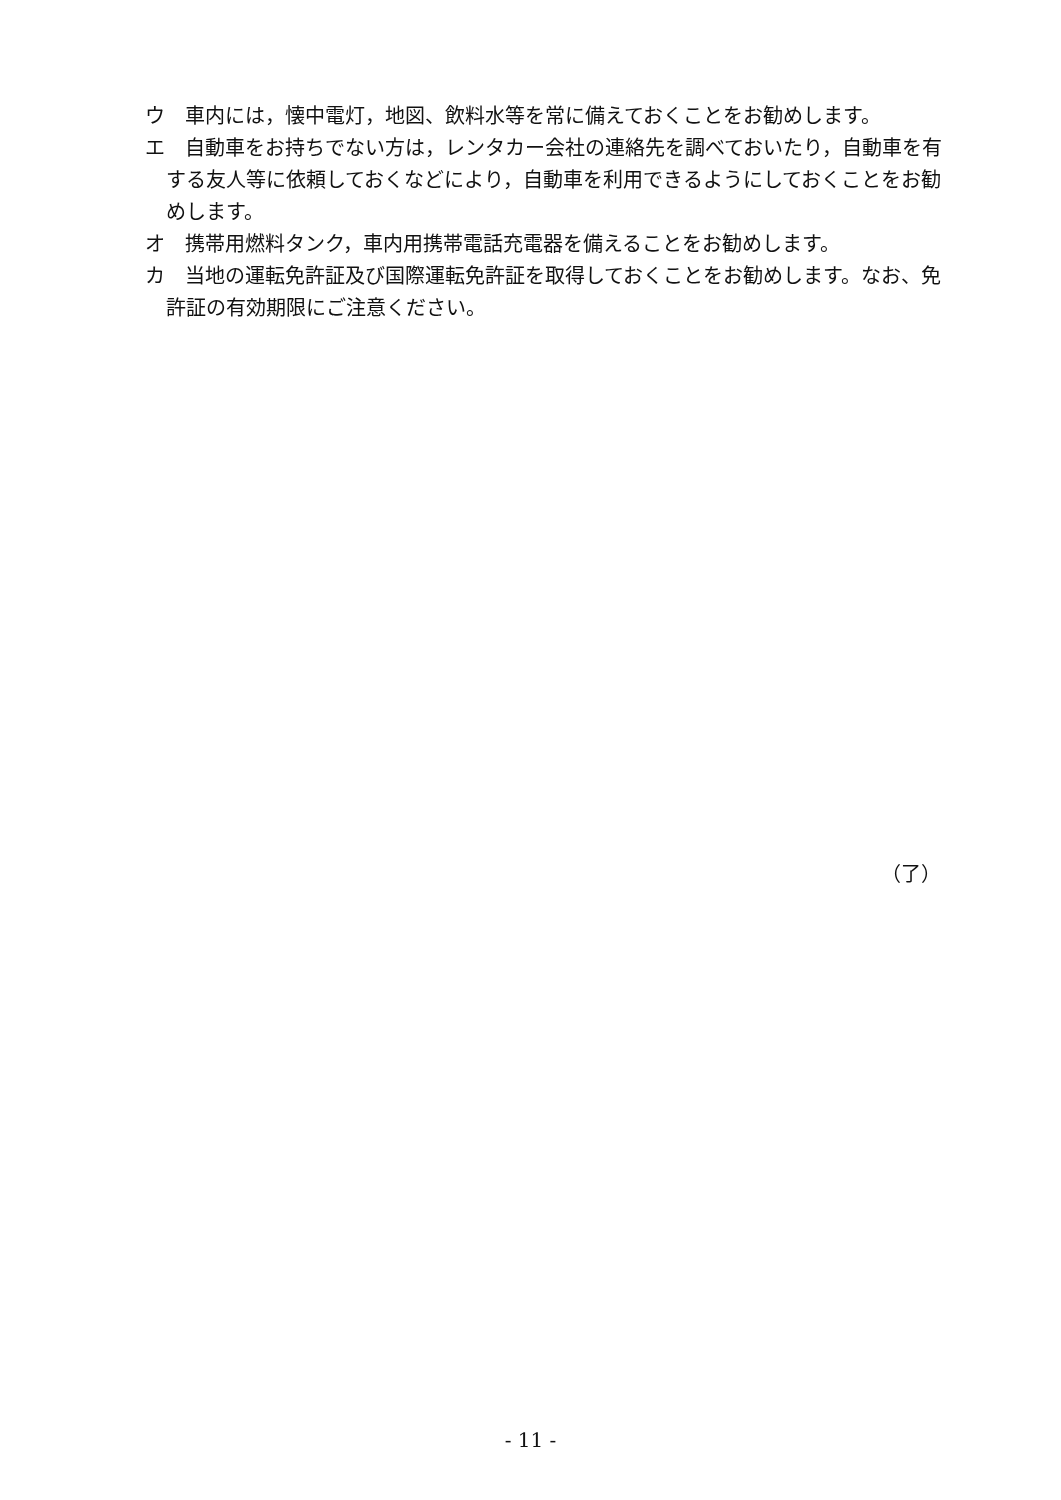ウ　車内には，懐中電灯，地図、飲料水等を常に備えておくことをお勧めします。
エ　自動車をお持ちでない方は，レンタカー会社の連絡先を調べておいたり，自動車を有する友人等に依頼しておくなどにより，自動車を利用できるようにしておくことをお勧めします。
オ　携帯用燃料タンク，車内用携帯電話充電器を備えることをお勧めします。
カ　当地の運転免許証及び国際運転免許証を取得しておくことをお勧めします。なお、免許証の有効期限にご注意ください。
（了）
- 11 -